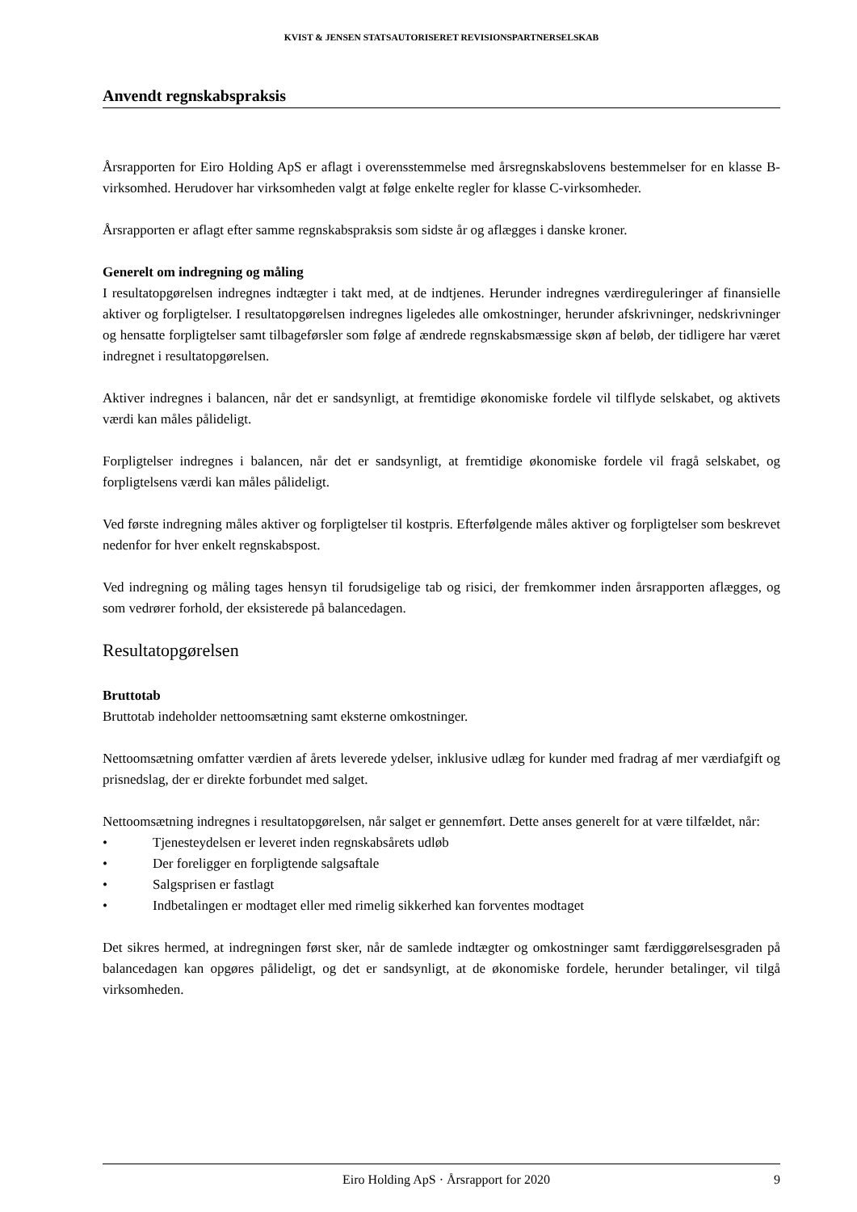KVIST & JENSEN STATSAUTORISERET REVISIONSPARTNERSELSKAB
Anvendt regnskabspraksis
Årsrapporten for Eiro Holding ApS er aflagt i overensstemmelse med årsregnskabslovens bestemmelser for en klasse B-virksomhed. Herudover har virksomheden valgt at følge enkelte regler for klasse C-virksomheder.
Årsrapporten er aflagt efter samme regnskabspraksis som sidste år og aflægges i danske kroner.
Generelt om indregning og måling
I resultatopgørelsen indregnes indtægter i takt med, at de indtjenes. Herunder indregnes værdireguleringer af finansielle aktiver og forpligtelser. I resultatopgørelsen indregnes ligeledes alle omkostninger, herunder afskrivninger, nedskrivninger og hensatte forpligtelser samt tilbageførsler som følge af ændrede regnskabsmæssige skøn af beløb, der tidligere har været indregnet i resultatopgørelsen.
Aktiver indregnes i balancen, når det er sandsynligt, at fremtidige økonomiske fordele vil tilflyde selskabet, og aktivets værdi kan måles pålideligt.
Forpligtelser indregnes i balancen, når det er sandsynligt, at fremtidige økonomiske fordele vil fragå selskabet, og forpligtelsens værdi kan måles pålideligt.
Ved første indregning måles aktiver og forpligtelser til kostpris. Efterfølgende måles aktiver og forpligtelser som beskrevet nedenfor for hver enkelt regnskabspost.
Ved indregning og måling tages hensyn til forudsigelige tab og risici, der fremkommer inden årsrapporten aflægges, og som vedrører forhold, der eksisterede på balancedagen.
Resultatopgørelsen
Bruttotab
Bruttotab indeholder nettoomsætning samt eksterne omkostninger.
Nettoomsætning omfatter værdien af årets leverede ydelser, inklusive udlæg for kunder med fradrag af mer værdiafgift og prisnedslag, der er direkte forbundet med salget.
Nettoomsætning indregnes i resultatopgørelsen, når salget er gennemført. Dette anses generelt for at være tilfældet, når:
• Tjenesteydelsen er leveret inden regnskabsårets udløb
• Der foreligger en forpligtende salgsaftale
• Salgsprisen er fastlagt
• Indbetalingen er modtaget eller med rimelig sikkerhed kan forventes modtaget
Det sikres hermed, at indregningen først sker, når de samlede indtægter og omkostninger samt færdiggørelsesgraden på balancedagen kan opgøres pålideligt, og det er sandsynligt, at de økonomiske fordele, herunder betalinger, vil tilgå virksomheden.
Eiro Holding ApS · Årsrapport for 2020 9